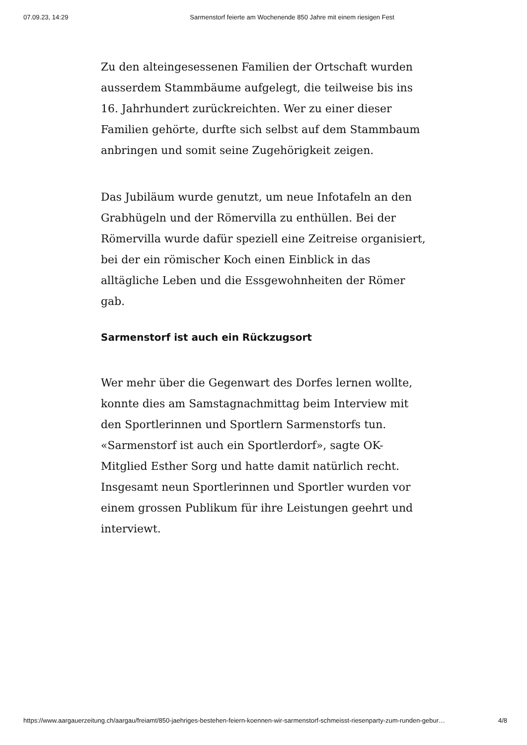07.09.23, 14:29 Sarmenstorf feierte am Wochenende 850 Jahre mit einem riesigen Fest
Zu den alteingesessenen Familien der Ortschaft wurden ausserdem Stammbäume aufgelegt, die teilweise bis ins 16. Jahrhundert zurückreichten. Wer zu einer dieser Familien gehörte, durfte sich selbst auf dem Stammbaum anbringen und somit seine Zugehörigkeit zeigen.
Das Jubiläum wurde genutzt, um neue Infotafeln an den Grabhügeln und der Römervilla zu enthüllen. Bei der Römervilla wurde dafür speziell eine Zeitreise organisiert, bei der ein römischer Koch einen Einblick in das alltägliche Leben und die Essgewohnheiten der Römer gab.
Sarmenstorf ist auch ein Rückzugsort
Wer mehr über die Gegenwart des Dorfes lernen wollte, konnte dies am Samstagnachmittag beim Interview mit den Sportlerinnen und Sportlern Sarmenstorfs tun. «Sarmenstorf ist auch ein Sportlerdorf», sagte OK-Mitglied Esther Sorg und hatte damit natürlich recht. Insgesamt neun Sportlerinnen und Sportler wurden vor einem grossen Publikum für ihre Leistungen geehrt und interviewt.
https://www.aargauerzeitung.ch/aargau/freiamt/850-jaehriges-bestehen-feiern-koennen-wir-sarmenstorf-schmeisst-riesenparty-zum-runden-gebur… 4/8